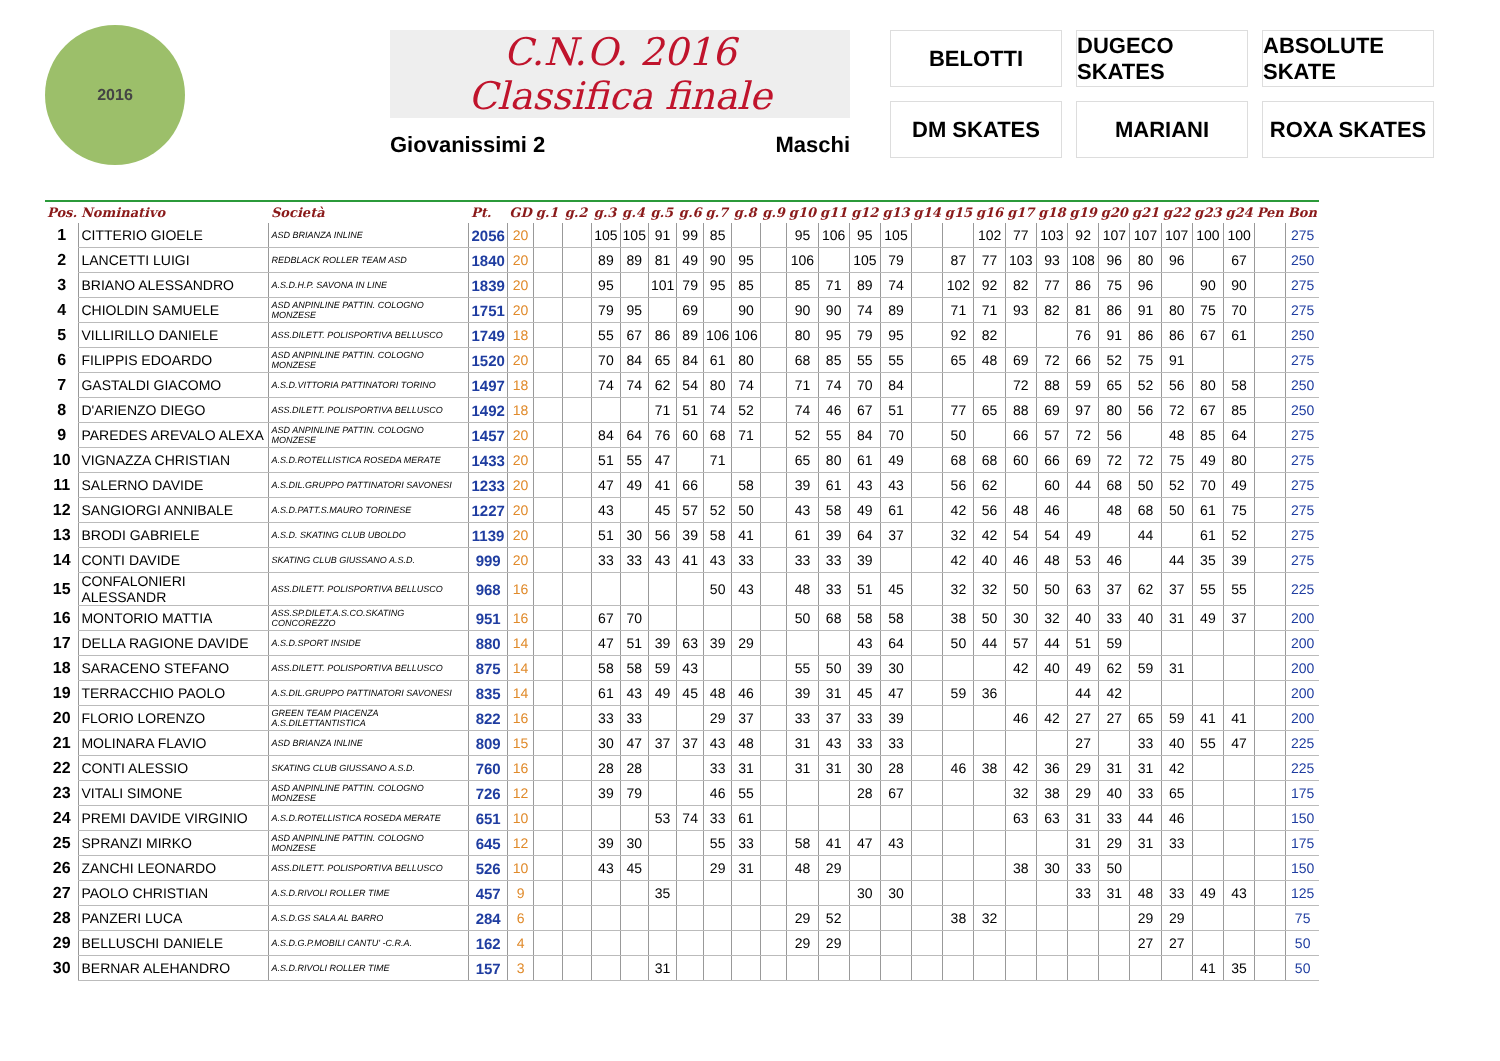2016
C.N.O. 2016
Classifica finale
Giovanissimi 2 Maschi
BELOTTI
DUGECO SKATES
ABSOLUTE SKATE
DM SKATES
MARIANI
ROXA SKATES
| Pos. | Nominativo | Società | Pt. | GD | g.1 | g.2 | g.3 | g.4 | g.5 | g.6 | g.7 | g.8 | g.9 | g10 | g11 | g12 | g13 | g14 | g15 | g16 | g17 | g18 | g19 | g20 | g21 | g22 | g23 | g24 | Pen | Bon |
| --- | --- | --- | --- | --- | --- | --- | --- | --- | --- | --- | --- | --- | --- | --- | --- | --- | --- | --- | --- | --- | --- | --- | --- | --- | --- | --- | --- | --- | --- | --- |
| 1 | CITTERIO GIOELE | ASD BRIANZA INLINE | 2056 | 20 | | | 105 | 105 | 91 | 99 | 85 | | | 95 | 106 | 95 | 105 | | | 102 | 77 | 103 | 92 | 107 | 107 | 107 | 100 | 100 | | 275 |
| 2 | LANCETTI LUIGI | REDBLACK ROLLER TEAM ASD | 1840 | 20 | | | 89 | 89 | 81 | 49 | 90 | 95 | | 106 | | 105 | 79 | | 87 | 77 | 103 | 93 | 108 | 96 | 80 | 96 | | 67 | | 250 |
| 3 | BRIANO ALESSANDRO | A.S.D.H.P. SAVONA IN LINE | 1839 | 20 | | | 95 | | 101 | 79 | 95 | 85 | | 85 | 71 | 89 | 74 | | 102 | 92 | 82 | 77 | 86 | 75 | 96 | | 90 | 90 | | 275 |
| 4 | CHIOLDIN SAMUELE | ASD ANPINLINE PATTIN. COLOGNO MONZESE | 1751 | 20 | | | 79 | 95 | | 69 | | 90 | | 90 | 90 | 74 | 89 | | 71 | 71 | 93 | 82 | 81 | 86 | 91 | 80 | 75 | 70 | | 275 |
| 5 | VILLIRILLO DANIELE | ASS.DILETT. POLISPORTIVA BELLUSCO | 1749 | 18 | | | 55 | 67 | 86 | 89 | 106 | 106 | | 80 | 95 | 79 | 95 | | 92 | 82 | | | 76 | 91 | 86 | 86 | 67 | 61 | | 250 |
| 6 | FILIPPIS EDOARDO | ASD ANPINLINE PATTIN. COLOGNO MONZESE | 1520 | 20 | | | 70 | 84 | 65 | 84 | 61 | 80 | | 68 | 85 | 55 | 55 | | 65 | 48 | 69 | 72 | 66 | 52 | 75 | 91 | | | | 275 |
| 7 | GASTALDI GIACOMO | A.S.D.VITTORIA PATTINATORI TORINO | 1497 | 18 | | | 74 | 74 | 62 | 54 | 80 | 74 | | 71 | 74 | 70 | 84 | | | | 72 | 88 | 59 | 65 | 52 | 56 | 80 | 58 | | 250 |
| 8 | D'ARIENZO DIEGO | ASS.DILETT. POLISPORTIVA BELLUSCO | 1492 | 18 | | | | | 71 | 51 | 74 | 52 | | 74 | 46 | 67 | 51 | | 77 | 65 | 88 | 69 | 97 | 80 | 56 | 72 | 67 | 85 | | 250 |
| 9 | PAREDES AREVALO ALEXA | ASD ANPINLINE PATTIN. COLOGNO MONZESE | 1457 | 20 | | | 84 | 64 | 76 | 60 | 68 | 71 | | 52 | 55 | 84 | 70 | | 50 | | 66 | 57 | 72 | 56 | | 48 | 85 | 64 | | 275 |
| 10 | VIGNAZZA CHRISTIAN | A.S.D.ROTELLISTICA ROSEDA MERATE | 1433 | 20 | | | 51 | 55 | 47 | | 71 | | | 65 | 80 | 61 | 49 | | 68 | 68 | 60 | 66 | 69 | 72 | 72 | 75 | 49 | 80 | | 275 |
| 11 | SALERNO DAVIDE | A.S.DIL.GRUPPO PATTINATORI SAVONESI | 1233 | 20 | | | 47 | 49 | 41 | 66 | | 58 | | 39 | 61 | 43 | 43 | | 56 | 62 | | 60 | 44 | 68 | 50 | 52 | 70 | 49 | | 275 |
| 12 | SANGIORGI ANNIBALE | A.S.D.PATT.S.MAURO TORINESE | 1227 | 20 | | | 43 | | 45 | 57 | 52 | 50 | | 43 | 58 | 49 | 61 | | 42 | 56 | 48 | 46 | | 48 | 68 | 50 | 61 | 75 | | 275 |
| 13 | BRODI GABRIELE | A.S.D. SKATING CLUB UBOLDO | 1139 | 20 | | | 51 | 30 | 56 | 39 | 58 | 41 | | 61 | 39 | 64 | 37 | | 32 | 42 | 54 | 54 | 49 | | 44 | | 61 | 52 | | 275 |
| 14 | CONTI DAVIDE | SKATING CLUB GIUSSANO A.S.D. | 999 | 20 | | | 33 | 33 | 43 | 41 | 43 | 33 | | 33 | 33 | 39 | | | 42 | 40 | 46 | 48 | 53 | 46 | | 44 | 35 | 39 | | 275 |
| 15 | CONFALONIERI ALESSANDR | ASS.DILETT. POLISPORTIVA BELLUSCO | 968 | 16 | | | | | | | 50 | 43 | | 48 | 33 | 51 | 45 | | 32 | 32 | 50 | 50 | 63 | 37 | 62 | 37 | 55 | 55 | | 225 |
| 16 | MONTORIO MATTIA | ASS.SP.DILET.A.S.CO.SKATING CONCOREZZO | 951 | 16 | | | 67 | 70 | | | | | | 50 | 68 | 58 | 58 | | 38 | 50 | 30 | 32 | 40 | 33 | 40 | 31 | 49 | 37 | | 200 |
| 17 | DELLA RAGIONE DAVIDE | A.S.D.SPORT INSIDE | 880 | 14 | | | 47 | 51 | 39 | 63 | 39 | 29 | | | | 43 | 64 | | 50 | 44 | 57 | 44 | 51 | 59 | | | | | | 200 |
| 18 | SARACENO STEFANO | ASS.DILETT. POLISPORTIVA BELLUSCO | 875 | 14 | | | 58 | 58 | 59 | 43 | | | | 55 | 50 | 39 | 30 | | | | 42 | 40 | 49 | 62 | 59 | 31 | | | | 200 |
| 19 | TERRACCHIO PAOLO | A.S.DIL.GRUPPO PATTINATORI SAVONESI | 835 | 14 | | | 61 | 43 | 49 | 45 | 48 | 46 | | 39 | 31 | 45 | 47 | | 59 | 36 | | | 44 | 42 | | | | | | 200 |
| 20 | FLORIO LORENZO | GREEN TEAM PIACENZA A.S.DILETTANTISTICA | 822 | 16 | | | 33 | 33 | | | 29 | 37 | | 33 | 37 | 33 | 39 | | | | 46 | 42 | 27 | 27 | 65 | 59 | 41 | 41 | | 200 |
| 21 | MOLINARA FLAVIO | ASD BRIANZA INLINE | 809 | 15 | | | 30 | 47 | 37 | 37 | 43 | 48 | | 31 | 43 | 33 | 33 | | | | | | 27 | | 33 | 40 | 55 | 47 | | 225 |
| 22 | CONTI ALESSIO | SKATING CLUB GIUSSANO A.S.D. | 760 | 16 | | | 28 | 28 | | | 33 | 31 | | 31 | 31 | 30 | 28 | | 46 | 38 | 42 | 36 | 29 | 31 | 31 | 42 | | | | 225 |
| 23 | VITALI SIMONE | ASD ANPINLINE PATTIN. COLOGNO MONZESE | 726 | 12 | | | 39 | 79 | | | 46 | 55 | | | | 28 | 67 | | | | 32 | 38 | 29 | 40 | 33 | 65 | | | | 175 |
| 24 | PREMI DAVIDE VIRGINIO | A.S.D.ROTELLISTICA ROSEDA MERATE | 651 | 10 | | | | | 53 | 74 | 33 | 61 | | | | | | | | | 63 | 63 | 31 | 33 | 44 | 46 | | | | 150 |
| 25 | SPRANZI MIRKO | ASD ANPINLINE PATTIN. COLOGNO MONZESE | 645 | 12 | | | 39 | 30 | | | 55 | 33 | | 58 | 41 | 47 | 43 | | | | | | 31 | 29 | 31 | 33 | | | | 175 |
| 26 | ZANCHI LEONARDO | ASS.DILETT. POLISPORTIVA BELLUSCO | 526 | 10 | | | 43 | 45 | | | 29 | 31 | | 48 | 29 | | | | | | 38 | 30 | 33 | 50 | | | | | | 150 |
| 27 | PAOLO CHRISTIAN | A.S.D.RIVOLI ROLLER TIME | 457 | 9 | | | | | 35 | | | | | | | 30 | 30 | | | | | | 33 | 31 | 48 | 33 | 49 | 43 | | 125 |
| 28 | PANZERI LUCA | A.S.D.GS SALA AL BARRO | 284 | 6 | | | | | | | | | | 29 | 52 | | | | 38 | 32 | | | | | 29 | 29 | | | | 75 |
| 29 | BELLUSCHI DANIELE | A.S.D.G.P.MOBILI CANTU' -C.R.A. | 162 | 4 | | | | | | | | | | 29 | 29 | | | | | | | | | | 27 | 27 | | | | 50 |
| 30 | BERNAR ALEHANDRO | A.S.D.RIVOLI ROLLER TIME | 157 | 3 | | | | | 31 | | | | | | | | | | | | | | | | | | 41 | 35 | | 50 |